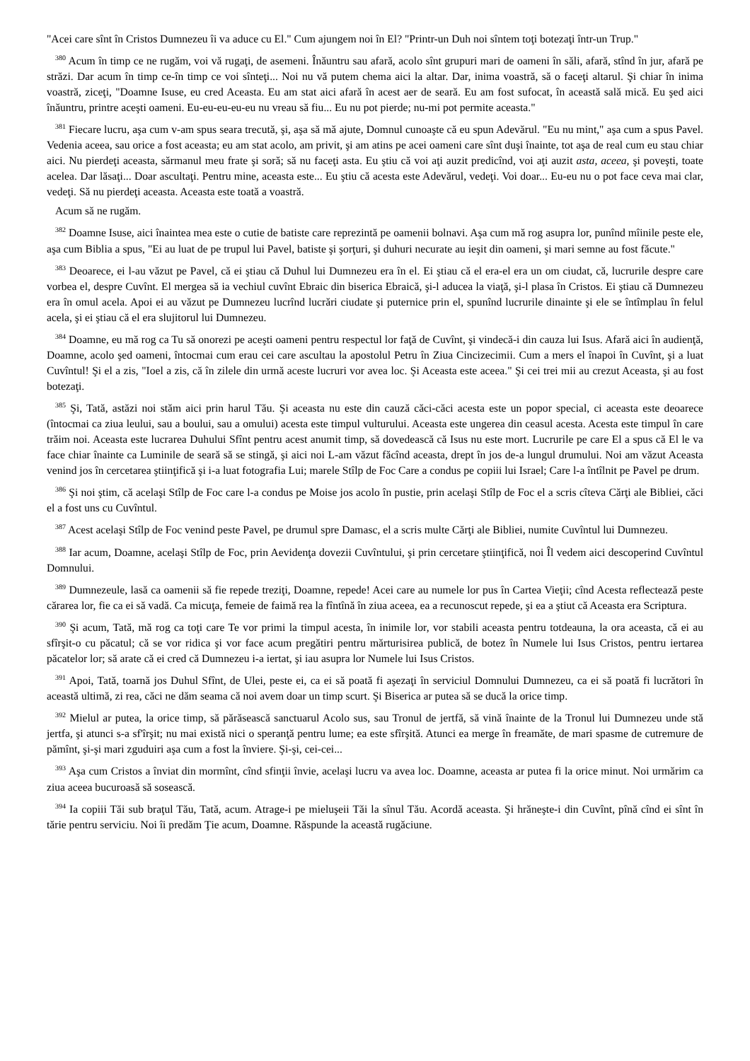"Acei care sînt în Cristos Dumnezeu îi va aduce cu El." Cum ajungem noi în El? "Printr-un Duh noi sîntem toţi botezaţi într-un Trup."
<sup>380</sup> Acum în timp ce ne rugăm, voi vă rugaţi, de asemeni. Înăuntru sau afară, acolo sînt grupuri mari de oameni în săli, afară, stînd în jur, afară pe străzi. Dar acum în timp ce-în timp ce voi sînteţi... Noi nu vă putem chema aici la altar. Dar, inima voastră, să o faceţi altarul. Şi chiar în inima voastră, ziceţi, "Doamne Isuse, eu cred Aceasta. Eu am stat aici afară în acest aer de seară. Eu am fost sufocat, în această sală mică. Eu şed aici înăuntru, printre aceşti oameni. Eu-eu-eu-eu-eu nu vreau să fiu... Eu nu pot pierde; nu-mi pot permite aceasta."
<sup>381</sup> Fiecare lucru, aşa cum v-am spus seara trecută, şi, aşa să mă ajute, Domnul cunoaşte că eu spun Adevărul. "Eu nu mint," aşa cum a spus Pavel. Vedenia aceea, sau orice a fost aceasta; eu am stat acolo, am privit, şi am atins pe acei oameni care sînt duşi înainte, tot aşa de real cum eu stau chiar aici. Nu pierdeţi aceasta, sărmanul meu frate şi soră; să nu faceţi asta. Eu ştiu că voi aţi auzit predicînd, voi aţi auzit asta, aceea, şi poveşti, toate acelea. Dar lăsaţi... Doar ascultaţi. Pentru mine, aceasta este... Eu ştiu că acesta este Adevărul, vedeţi. Voi doar... Eu-eu nu o pot face ceva mai clar, vedeţi. Să nu pierdeţi aceasta. Aceasta este toată a voastră.
Acum să ne rugăm.
<sup>382</sup> Doamne Isuse, aici înaintea mea este o cutie de batiste care reprezintă pe oamenii bolnavi. Aşa cum mă rog asupra lor, punînd mîinile peste ele, aşa cum Biblia a spus, "Ei au luat de pe trupul lui Pavel, batiste şi şorţuri, şi duhuri necurate au ieşit din oameni, şi mari semne au fost făcute."
<sup>383</sup> Deoarece, ei l-au văzut pe Pavel, că ei ştiau că Duhul lui Dumnezeu era în el. Ei ştiau că el era-el era un om ciudat, că, lucrurile despre care vorbea el, despre Cuvînt. El mergea să ia vechiul cuvînt Ebraic din biserica Ebraică, şi-l aducea la viaţă, şi-l plasa în Cristos. Ei ştiau că Dumnezeu era în omul acela. Apoi ei au văzut pe Dumnezeu lucrînd lucrări ciudate şi puternice prin el, spunînd lucrurile dinainte şi ele se întîmplau în felul acela, şi ei ştiau că el era slujitorul lui Dumnezeu.
<sup>384</sup> Doamne, eu mă rog ca Tu să onorezi pe aceşti oameni pentru respectul lor faţă de Cuvînt, şi vindecă-i din cauza lui Isus. Afară aici în audienţă, Doamne, acolo şed oameni, întocmai cum erau cei care ascultau la apostolul Petru în Ziua Cincizecimii. Cum a mers el înapoi în Cuvînt, şi a luat Cuvîntul! Şi el a zis, "Ioel a zis, că în zilele din urmă aceste lucruri vor avea loc. Şi Aceasta este aceea." Şi cei trei mii au crezut Aceasta, şi au fost botezaţi.
<sup>385</sup> Şi, Tată, astăzi noi stăm aici prin harul Tău. Şi aceasta nu este din cauză căci-căci acesta este un popor special, ci aceasta este deoarece (întocmai ca ziua leului, sau a boului, sau a omului) acesta este timpul vulturului. Aceasta este ungerea din ceasul acesta. Acesta este timpul în care trăim noi. Aceasta este lucrarea Duhului Sfînt pentru acest anumit timp, să dovedească că Isus nu este mort. Lucrurile pe care El a spus că El le va face chiar înainte ca Luminile de seară să se stingă, şi aici noi L-am văzut făcînd aceasta, drept în jos de-a lungul drumului. Noi am văzut Aceasta venind jos în cercetarea ştiinţifică şi i-a luat fotografia Lui; marele Stîlp de Foc Care a condus pe copiii lui Israel; Care l-a întîlnit pe Pavel pe drum.
<sup>386</sup> Şi noi ştim, că acelaşi Stîlp de Foc care l-a condus pe Moise jos acolo în pustie, prin acelaşi Stîlp de Foc el a scris cîteva Cărţi ale Bibliei, căci el a fost uns cu Cuvîntul.
<sup>387</sup> Acest acelaşi Stîlp de Foc venind peste Pavel, pe drumul spre Damasc, el a scris multe Cărţi ale Bibliei, numite Cuvîntul lui Dumnezeu.
<sup>388</sup> Iar acum, Doamne, acelaşi Stîlp de Foc, prin Aevidenţa dovezii Cuvîntului, şi prin cercetare ştiinţifică, noi Îl vedem aici descoperind Cuvîntul Domnului.
<sup>389</sup> Dumnezeule, lasă ca oamenii să fie repede treziţi, Doamne, repede! Acei care au numele lor pus în Cartea Vieţii; cînd Acesta reflectează peste cărarea lor, fie ca ei să vadă. Ca micuţa, femeie de faimă rea la fîntînă în ziua aceea, ea a recunoscut repede, şi ea a ştiut că Aceasta era Scriptura.
<sup>390</sup> Şi acum, Tată, mă rog ca toţi care Te vor primi la timpul acesta, în inimile lor, vor stabili aceasta pentru totdeauna, la ora aceasta, că ei au sfîrşit-o cu păcatul; că se vor ridica şi vor face acum pregătiri pentru mărturisirea publică, de botez în Numele lui Isus Cristos, pentru iertarea păcatelor lor; să arate că ei cred că Dumnezeu i-a iertat, şi iau asupra lor Numele lui Isus Cristos.
<sup>391</sup> Apoi, Tată, toarnă jos Duhul Sfînt, de Ulei, peste ei, ca ei să poată fi aşezaţi în serviciul Domnului Dumnezeu, ca ei să poată fi lucrători în această ultimă, zi rea, căci ne dăm seama că noi avem doar un timp scurt. Şi Biserica ar putea să se ducă la orice timp.
<sup>392</sup> Mielul ar putea, la orice timp, să părăsească sanctuarul Acolo sus, sau Tronul de jertfă, să vină înainte de la Tronul lui Dumnezeu unde stă jertfa, şi atunci s-a sf'îrşit; nu mai există nici o speranţă pentru lume; ea este sfîrşită. Atunci ea merge în freamăte, de mari spasme de cutremure de pămînt, şi-şi mari zguduiri aşa cum a fost la înviere. Şi-şi, cei-cei...
<sup>393</sup> Aşa cum Cristos a înviat din mormînt, cînd sfinţii învie, acelaşi lucru va avea loc. Doamne, aceasta ar putea fi la orice minut. Noi urmărim ca ziua aceea bucuroasă să sosească.
<sup>394</sup> Ia copiii Tăi sub braţul Tău, Tată, acum. Atrage-i pe mieluşeii Tăi la sînul Tău. Acordă aceasta. Şi hrăneşte-i din Cuvînt, pînă cînd ei sînt în tărie pentru serviciu. Noi îi predăm Ţie acum, Doamne. Răspunde la această rugăciune.